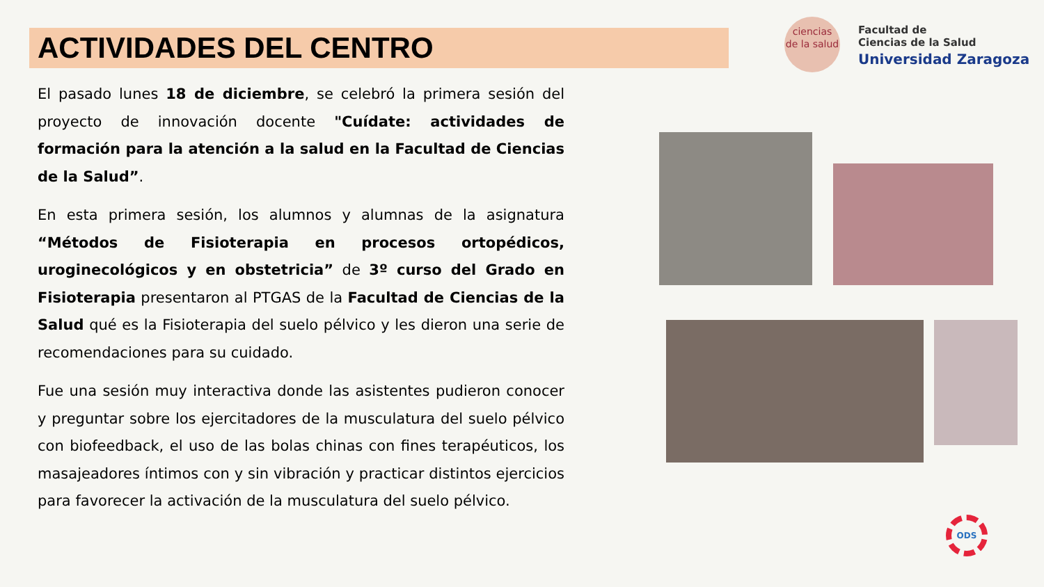ACTIVIDADES DEL CENTRO
El pasado lunes 18 de diciembre, se celebró la primera sesión del proyecto de innovación docente "Cuídate: actividades de formación para la atención a la salud en la Facultad de Ciencias de la Salud”.
En esta primera sesión, los alumnos y alumnas de la asignatura “Métodos de Fisioterapia en procesos ortopédicos, uroginecológicos y en obstetricia” de 3º curso del Grado en Fisioterapia presentaron al PTGAS de la Facultad de Ciencias de la Salud qué es la Fisioterapia del suelo pélvico y les dieron una serie de recomendaciones para su cuidado.
Fue una sesión muy interactiva donde las asistentes pudieron conocer y preguntar sobre los ejercitadores de la musculatura del suelo pélvico con biofeedback, el uso de las bolas chinas con fines terapéuticos, los masajeadores íntimos con y sin vibración y practicar distintos ejercicios para favorecer la activación de la musculatura del suelo pélvico.
ciencias
de la salud
Facultad de
Ciencias de la Salud
Universidad Zaragoza
ODS